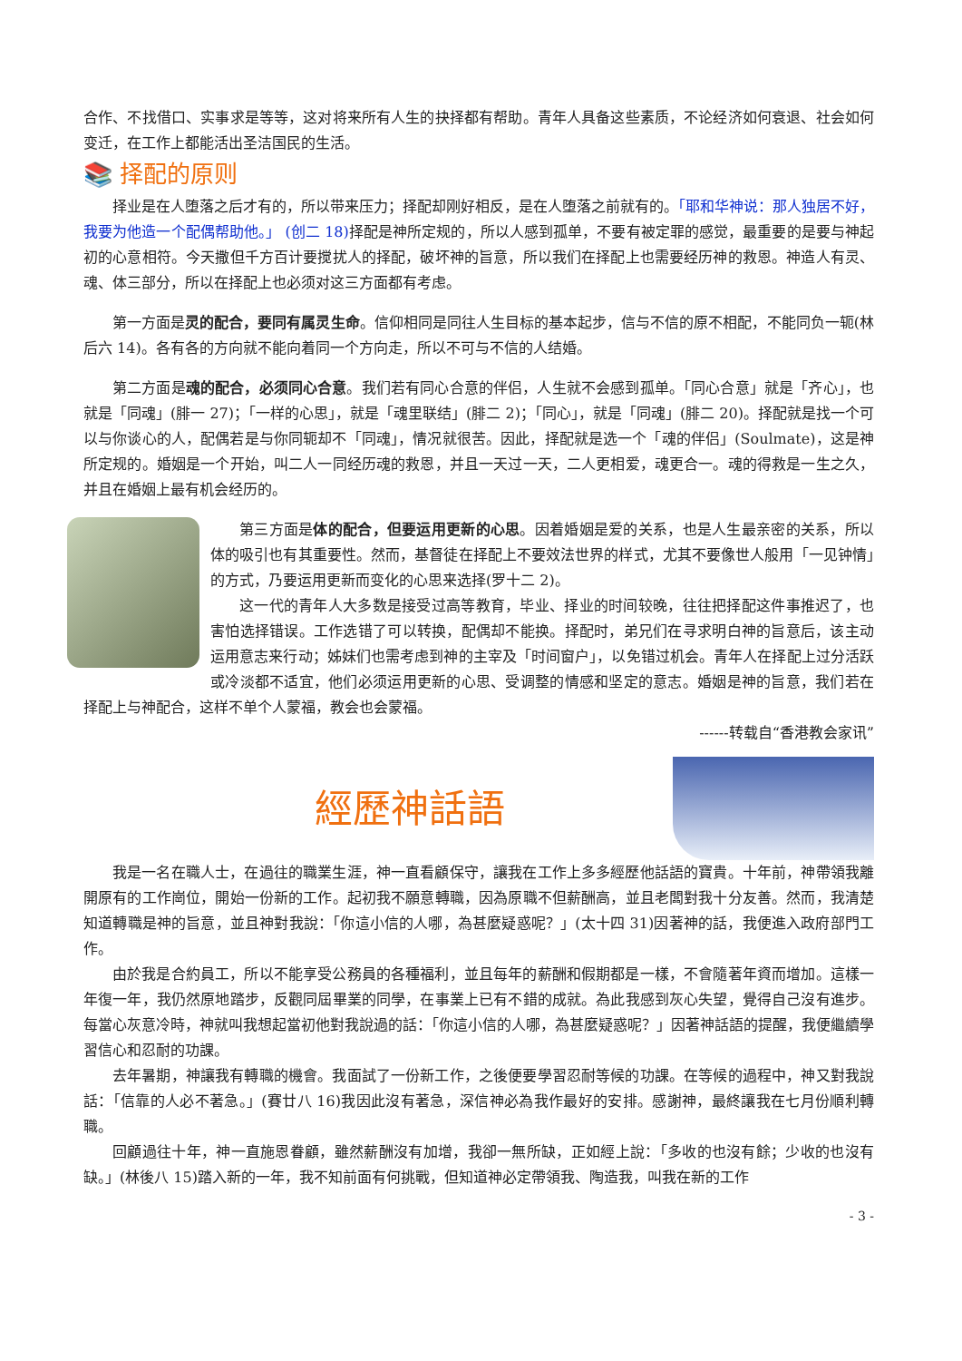合作、不找借口、实事求是等等，这对将来所有人生的抉择都有帮助。青年人具备这些素质，不论经济如何衰退、社会如何变迁，在工作上都能活出圣洁国民的生活。
📚 择配的原则
择业是在人堕落之后才有的，所以带来压力；择配却刚好相反，是在人堕落之前就有的。「耶和华神说：那人独居不好，我要为他造一个配偶帮助他。」 (创二 18) 择配是神所定规的，所以人感到孤单，不要有被定罪的感觉，最重要的是要与神起初的心意相符。今天撒但千方百计要搅扰人的择配，破坏神的旨意，所以我们在择配上也需要经历神的救恩。神造人有灵、魂、体三部分，所以在择配上也必须对这三方面都有考虑。
第一方面是灵的配合，要同有属灵生命。信仰相同是同往人生目标的基本起步，信与不信的原不相配，不能同负一轭(林后六 14)。各有各的方向就不能向着同一个方向走，所以不可与不信的人结婚。
第二方面是魂的配合，必须同心合意。我们若有同心合意的伴侣，人生就不会感到孤单。「同心合意」就是「齐心」，也就是「同魂」(腓一 27)；「一样的心思」，就是「魂里联结」(腓二 2)；「同心」，就是「同魂」(腓二 20)。择配就是找一个可以与你谈心的人，配偶若是与你同轭却不「同魂」，情况就很苦。因此，择配就是选一个「魂的伴侣」(Soulmate)，这是神所定规的。婚姻是一个开始，叫二人一同经历魂的救恩，并且一天过一天，二人更相爱，魂更合一。魂的得救是一生之久，并且在婚姻上最有机会经历的。
第三方面是体的配合，但要运用更新的心思。因着婚姻是爱的关系，也是人生最亲密的关系，所以体的吸引也有其重要性。然而，基督徒在择配上不要效法世界的样式，尤其不要像世人般用「一见钟情」的方式，乃要运用更新而变化的心思来选择(罗十二 2)。
这一代的青年人大多数是接受过高等教育，毕业、择业的时间较晚，往往把择配这件事推迟了，也害怕选择错误。工作选错了可以转换，配偶却不能换。择配时，弟兄们在寻求明白神的旨意后，该主动运用意志来行动；姊妹们也需考虑到神的主宰及「时间窗户」，以免错过机会。青年人在择配上过分活跃或冷淡都不适宜，他们必须运用更新的心思、受调整的情感和坚定的意志。婚姻是神的旨意，我们若在择配上与神配合，这样不单个人蒙福，教会也会蒙福。
------转载自“香港教会家讯”
經歷神話語
我是一名在職人士，在過往的職業生涯，神一直看顧保守，讓我在工作上多多經歷他話語的寶貴。十年前，神帶領我離開原有的工作崗位，開始一份新的工作。起初我不願意轉職，因為原職不但薪酬高，並且老闆對我十分友善。然而，我清楚知道轉職是神的旨意，並且神對我說：「你這小信的人哪，為甚麼疑惑呢？」(太十四 31)因著神的話，我便進入政府部門工作。
由於我是合約員工，所以不能享受公務員的各種福利，並且每年的薪酬和假期都是一樣，不會隨著年資而增加。這樣一年復一年，我仍然原地踏步，反觀同屆畢業的同學，在事業上已有不錯的成就。為此我感到灰心失望，覺得自己沒有進步。每當心灰意冷時，神就叫我想起當初他對我說過的話：「你這小信的人哪，為甚麼疑惑呢？」因著神話語的提醒，我便繼續學習信心和忍耐的功課。
去年暑期，神讓我有轉職的機會。我面試了一份新工作，之後便要學習忍耐等候的功課。在等候的過程中，神又對我說話：「信靠的人必不著急。」(賽廿八 16)我因此沒有著急，深信神必為我作最好的安排。感謝神，最終讓我在七月份順利轉職。
回顧過往十年，神一直施恩眷顧，雖然薪酬沒有加增，我卻一無所缺，正如經上說：「多收的也沒有餘；少收的也沒有缺。」(林後八 15)踏入新的一年，我不知前面有何挑戰，但知道神必定帶領我、陶造我，叫我在新的工作
- 3 -